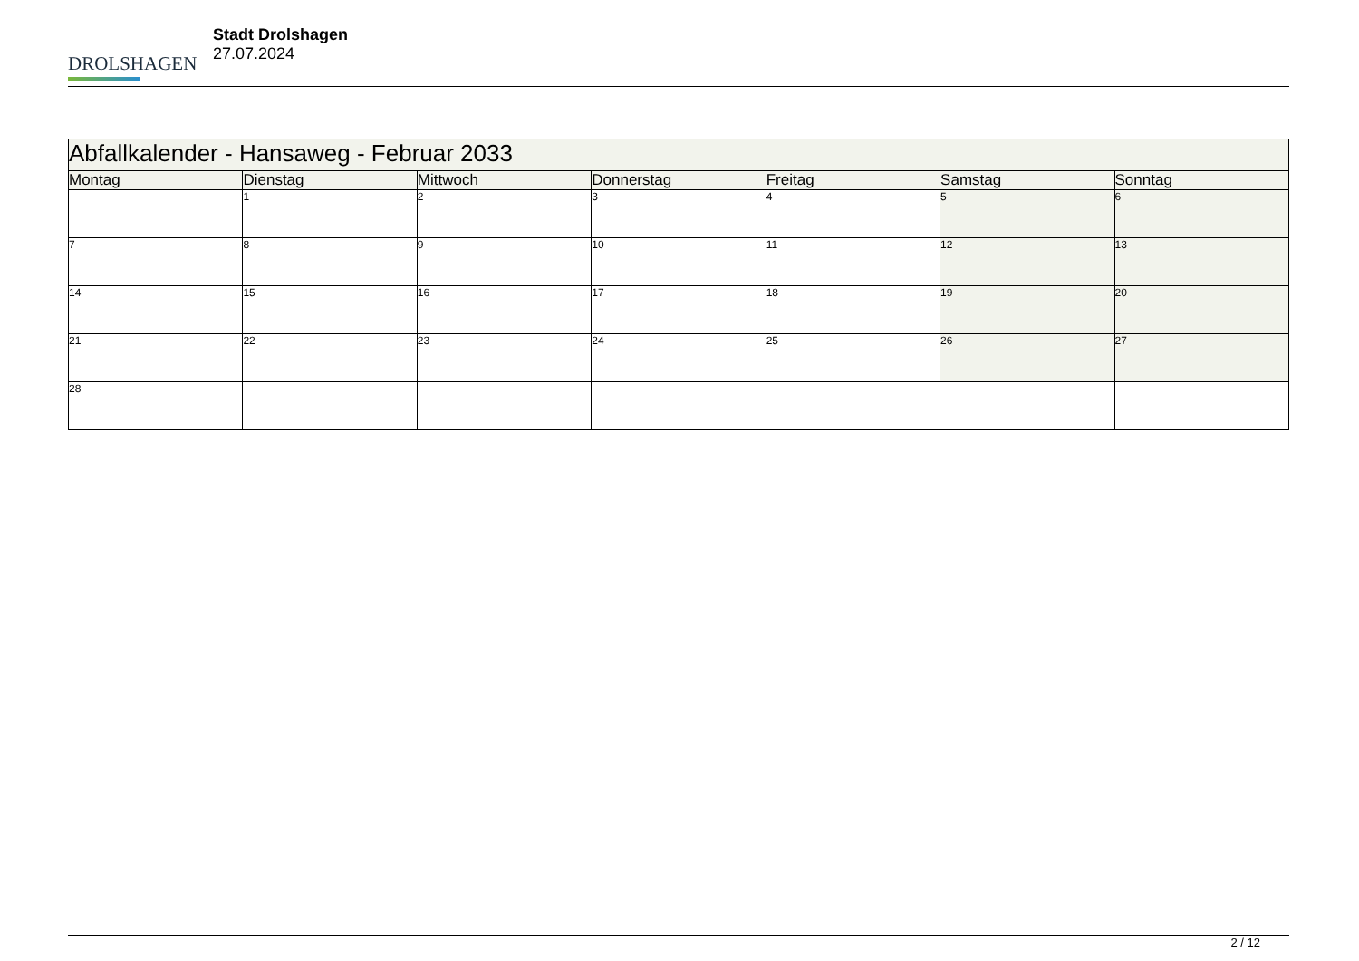DROLSHAGEN
Stadt Drolshagen
27.07.2024
| Abfallkalender - Hansaweg - Februar 2033 | | | | | | |
| --- | --- | --- | --- | --- | --- | --- |
| Montag | Dienstag | Mittwoch | Donnerstag | Freitag | Samstag | Sonntag |
| | 1 | 2 | 3 | 4 | 5 | 6 |
| 7 | 8 | 9 | 10 | 11 | 12 | 13 |
| 14 | 15 | 16 | 17 | 18 | 19 | 20 |
| 21 | 22 | 23 | 24 | 25 | 26 | 27 |
| 28 | | | | | | |
2 / 12